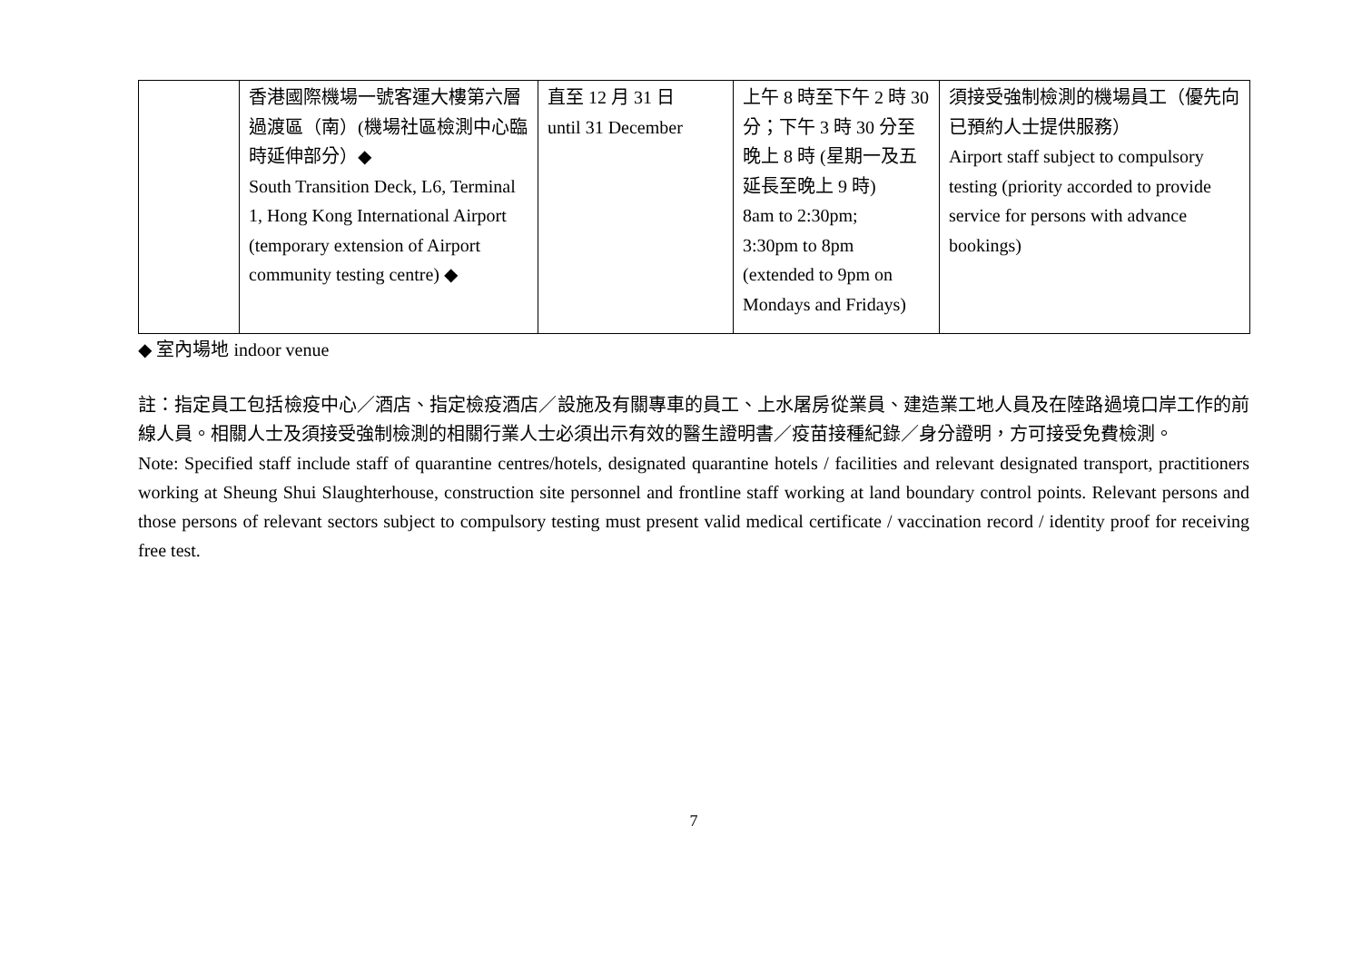| | 香港國際機場一號客運大樓第六層過渡區（南）(機場社區檢測中心臨時延伸部分）◆ South Transition Deck, L6, Terminal 1, Hong Kong International Airport (temporary extension of Airport community testing centre) ◆ | 直至 12 月 31 日 until 31 December | 上午 8 時至下午 2 時 30 分；下午 3 時 30 分至晚上 8 時 (星期一及五延長至晚上 9 時) 8am to 2:30pm; 3:30pm to 8pm (extended to 9pm on Mondays and Fridays) | 須接受強制檢測的機場員工（優先向已預約人士提供服務） Airport staff subject to compulsory testing (priority accorded to provide service for persons with advance bookings) |
◆ 室內場地 indoor venue
註：指定員工包括檢疫中心／酒店、指定檢疫酒店／設施及有關專車的員工、上水屠房從業員、建造業工地人員及在陸路過境口岸工作的前線人員。相關人士及須接受強制檢測的相關行業人士必須出示有效的醫生證明書／疫苗接種紀錄／身分證明，方可接受免費檢測。
Note: Specified staff include staff of quarantine centres/hotels, designated quarantine hotels / facilities and relevant designated transport, practitioners working at Sheung Shui Slaughterhouse, construction site personnel and frontline staff working at land boundary control points. Relevant persons and those persons of relevant sectors subject to compulsory testing must present valid medical certificate / vaccination record / identity proof for receiving free test.
7